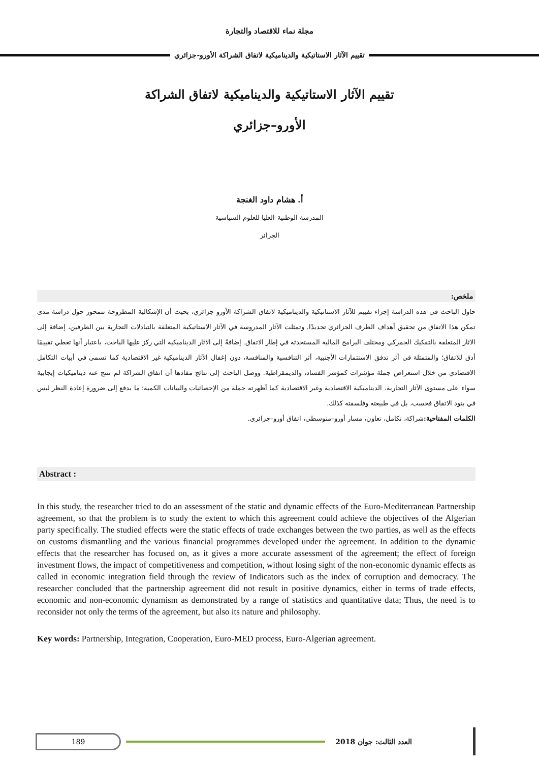مجلة نماء للاقتصاد والتجارة
تقييم الآثار الاستاتيكية والديناميكية لاتفاق الشراكة الأورو-جزائري
تقييم الآثار الاستاتيكية والديناميكية لاتفاق الشراكة
الأورو–جزائري
أ. هشام داود الغنجة
المدرسة الوطنية العليا للعلوم السياسية
الجزائر
ملخص:
حاول الباحث في هذه الدراسة إجراء تقييم للآثار الاستاتيكية والديناميكية لاتفاق الشراكة الأورو جزائري، بحيث أن الإشكالية المطروحة تتمحور حول دراسة مدى تمكن هذا الاتفاق من تحقيق أهداف الطرف الجزائري تحديدًا. وتمثلت الآثار المدروسة في الآثار الاستاتيكية المتعلقة بالتبادلات التجارية بين الطرفين، إضافة إلى الآثار المتعلقة بالتفكيك الجمركي ومختلف البرامج المالية المستحدثة في إطار الاتفاق. إضافةً إلى الآثار الديناميكية التي ركز عليها الباحث، باعتبار أنها تعطي تقييمًا أدق للاتفاق؛ والمتمثلة في أثر تدفق الاستثمارات الأجنبية، أثر التنافسية والمنافسة، دون إغفال الآثار الديناميكية غير الاقتصادية كما تسمى في أبيات التكامل الاقتصادي من خلال استعراض جملة مؤشرات كمؤشر الفساد، والديمقراطية. ووصل الباحث إلى نتائج مفادها أن اتفاق الشراكة لم تنتج عنه ديناميكيات إيجابية سواء على مستوى الآثار التجارية، الديناميكية الاقتصادية وغير الاقتصادية كما أظهرته جملة من الإحصائيات والبيانات الكمية؛ ما يدفع إلى ضرورة إعادة النظر ليس في بنود الاتفاق فحسب، بل في طبيعته وفلسفته كذلك.
الكلمات المفتاحية: شراكة، تكامل، تعاون، مسار أورو–متوسطي، اتفاق أورو–جزائري.
Abstract :
In this study, the researcher tried to do an assessment of the static and dynamic effects of the Euro-Mediterranean Partnership agreement, so that the problem is to study the extent to which this agreement could achieve the objectives of the Algerian party specifically. The studied effects were the static effects of trade exchanges between the two parties, as well as the effects on customs dismantling and the various financial programmes developed under the agreement. In addition to the dynamic effects that the researcher has focused on, as it gives a more accurate assessment of the agreement; the effect of foreign investment flows, the impact of competitiveness and competition, without losing sight of the non-economic dynamic effects as called in economic integration field through the review of Indicators such as the index of corruption and democracy. The researcher concluded that the partnership agreement did not result in positive dynamics, either in terms of trade effects, economic and non-economic dynamism as demonstrated by a range of statistics and quantitative data; Thus, the need is to reconsider not only the terms of the agreement, but also its nature and philosophy.
Key words: Partnership, Integration, Cooperation, Euro-MED process, Euro-Algerian agreement.
العدد الثالث: جوان 2018
189